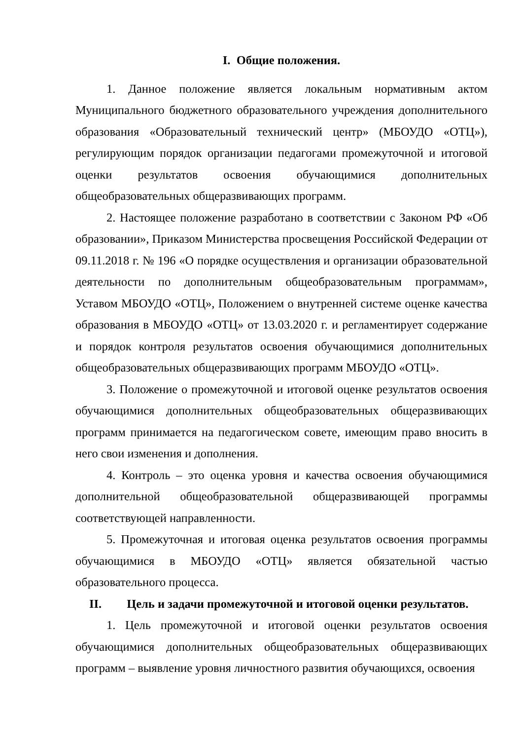I. Общие положения.
1. Данное положение является локальным нормативным актом Муниципального бюджетного образовательного учреждения дополнительного образования «Образовательный технический центр» (МБОУДО «ОТЦ»), регулирующим порядок организации педагогами промежуточной и итоговой оценки результатов освоения обучающимися дополнительных общеобразовательных общеразвивающих программ.
2. Настоящее положение разработано в соответствии с Законом РФ «Об образовании», Приказом Министерства просвещения Российской Федерации от 09.11.2018 г. № 196 «О порядке осуществления и организации образовательной деятельности по дополнительным общеобразовательным программам», Уставом МБОУДО «ОТЦ», Положением о внутренней системе оценке качества образования в МБОУДО «ОТЦ» от 13.03.2020 г. и регламентирует содержание и порядок контроля результатов освоения обучающимися дополнительных общеобразовательных общеразвивающих программ МБОУДО «ОТЦ».
3. Положение о промежуточной и итоговой оценке результатов освоения обучающимися дополнительных общеобразовательных общеразвивающих программ принимается на педагогическом совете, имеющим право вносить в него свои изменения и дополнения.
4. Контроль – это оценка уровня и качества освоения обучающимися дополнительной общеобразовательной общеразвивающей программы соответствующей направленности.
5. Промежуточная и итоговая оценка результатов освоения программы обучающимися в МБОУДО «ОТЦ» является обязательной частью образовательного процесса.
II. Цель и задачи промежуточной и итоговой оценки результатов.
1. Цель промежуточной и итоговой оценки результатов освоения обучающимися дополнительных общеобразовательных общеразвивающих программ – выявление уровня личностного развития обучающихся, освоения